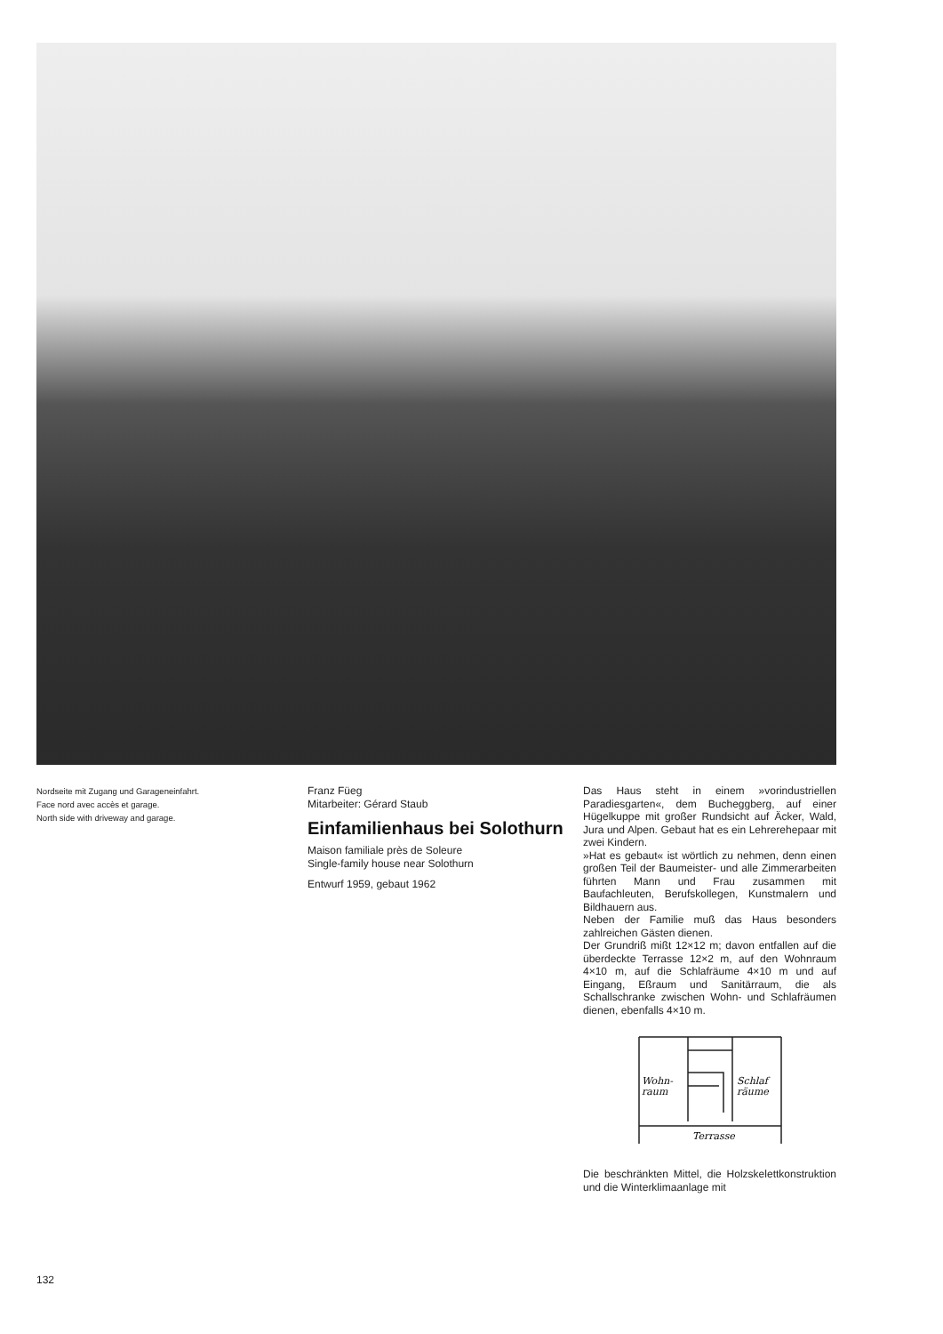Nordseite mit Zugang und Garageneinfahrt.
Face nord avec accès et garage.
North side with driveway and garage.
Franz Füeg
Mitarbeiter: Gérard Staub
Einfamilienhaus bei Solothurn
Maison familiale près de Soleure
Single-family house near Solothurn
Entwurf 1959, gebaut 1962
Das Haus steht in einem »vorindustriellen Paradiesgarten«, dem Bucheggberg, auf einer Hügelkuppe mit großer Rundsicht auf Äcker, Wald, Jura und Alpen. Gebaut hat es ein Lehrerehepaar mit zwei Kindern.
»Hat es gebaut« ist wörtlich zu nehmen, denn einen großen Teil der Baumeister- und alle Zimmerarbeiten führten Mann und Frau zusammen mit Baufachleuten, Berufskollegen, Kunstmalern und Bildhauern aus.
Neben der Familie muß das Haus besonders zahlreichen Gästen dienen.
Der Grundriß mißt 12×12 m; davon entfallen auf die überdeckte Terrasse 12×2 m, auf den Wohnraum 4×10 m, auf die Schlafräume 4×10 m und auf Eingang, Eßraum und Sanitärraum, die als Schallschranke zwischen Wohn- und Schlafräumen dienen, ebenfalls 4×10 m.
Wohn-
raum
Schlaf
räume
Terrasse
Die beschränkten Mittel, die Holzskelettkonstruktion und die Winterklimaanlage mit
132